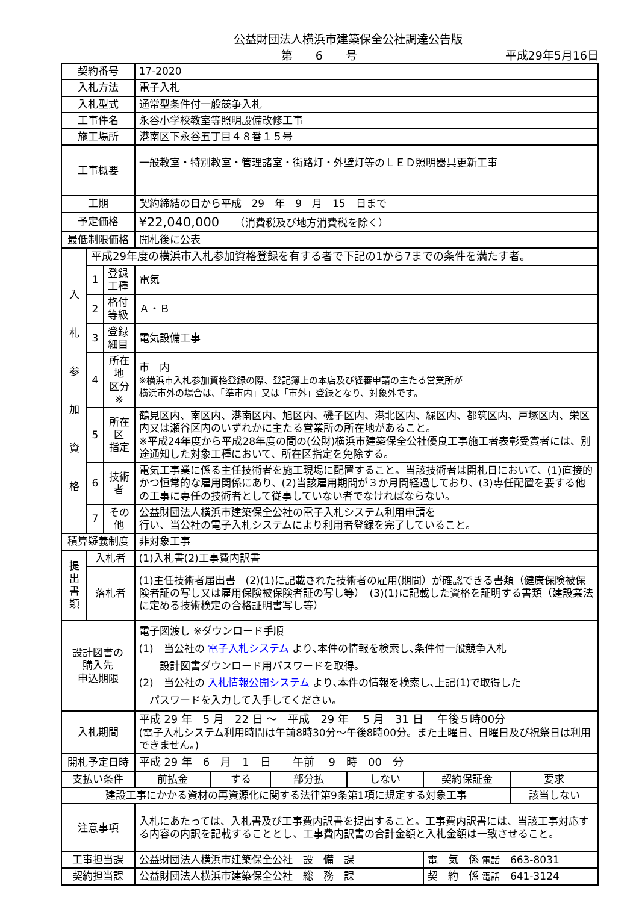公益財団法人横浜市建築保全公社調達公告版
第　　6　　号 平成29年5月16日
| 契約番号 | | | 17-2020 | | | | | |
| 入札方法 | | | 電子入札 | | | | | |
| 入札型式 | | | 通常型条件付一般競争入札 | | | | | |
| 工事件名 | | | 永谷小学校教室等照明設備改修工事 | | | | | |
| 施工場所 | | | 港南区下永谷五丁目４８番１５号 | | | | | |
| 工事概要 | | | 一般教室・特別教室・管理諸室・街路灯・外壁灯等のＬＥＤ照明器具更新工事 | | | | | |
| 工期 | | | 契約締結の日から平成 29 年 9 月 15 日まで | | | | | |
| 予定価格 | | | ¥22,040,000 （消費税及び地方消費税を除く） | | | | | |
| 最低制限価格 | | | 開札後に公表 | | | | | |
| 入 札 参 加 資 格 | 平成29年度の横浜市入札参加資格登録を有する者で下記の1から7までの条件を満たす者。 | | | | | | | |
| | 1 | 登録工種 | 電気 | | | | | |
| | 2 | 格付等級 | Ａ・Ｂ | | | | | |
| | 3 | 登録細目 | 電気設備工事 | | | | | |
| | 4 | 所在地 区分※ | 市 内 ※横浜市入札参加資格登録の際、登記簿上の本店及び経審申請の主たる営業所が 横浜市外の場合は、「準市内」又は「市外」登録となり、対象外です。 | | | | | |
| | 5 | 所在区 指定 | 鶴見区内、南区内、港南区内、旭区内、磯子区内、港北区内、緑区内、都筑区内、戸塚区内、栄区内又は瀬谷区内のいずれかに主たる営業所の所在地があること。 ※平成24年度から平成28年度の間の(公財)横浜市建築保全公社優良工事施工者表彰受賞者には、別途通知した対象工種において、所在区指定を免除する。 | | | | | |
| | 6 | 技術者 | 電気工事業に係る主任技術者を施工現場に配置すること。当該技術者は開札日において、(1)直接的かつ恒常的な雇用関係にあり、(2)当該雇用期間が３か月間経過しており、(3)専任配置を要する他の工事に専任の技術者として従事していない者でなければならない。 | | | | | |
| | 7 | その他 | 公益財団法人横浜市建築保全公社の電子入札システム利用申請を 行い、当公社の電子入札システムにより利用者登録を完了していること。 | | | | | |
| 積算疑義制度 | | | 非対象工事 | | | | | |
| 提 出 書 類 | 入札者 | | (1)入札書(2)工事費内訳書 | | | | | |
| | 落札者 | | (1)主任技術者届出書 (2)(1)に記載された技術者の雇用(期間）が確認できる書類（健康保険被保険者証の写し又は雇用保険被保険者証の写し等） (3)(1)に記載した資格を証明する書類（建設業法に定める技術検定の合格証明書写し等） | | | | | |
| 設計図書の 購入先 申込期限 | | | 電子図渡し ※ダウンロード手順 (1) 当公社の 電子入札システム より､本件の情報を検索し､条件付一般競争入札 設計図書ダウンロード用パスワードを取得。 (2) 当公社の 入札情報公開システム より､本件の情報を検索し､上記(1)で取得した パスワードを入力して入手してください。 | | | | | |
| 入札期間 | | | 平成 29 年 5 月 22 日 ～ 平成 29 年 5 月 31 日 午後５時00分 (電子入札システム利用時間は午前8時30分～午後8時00分。また土曜日、日曜日及び祝祭日は利用できません。) | | | | | |
| 開札予定日時 | | | 平成 29 年 6 月 1 日 午前 9 時 00 分 | | | | | |
| 支払い条件 | | | 前払金 | する | 部分払 | しない | 契約保証金 | 要求 |
| 建設工事にかかる資材の再資源化に関する法律第9条第1項に規定する対象工事 | | | | | | | | 該当しない |
| 注意事項 | | | 入札にあたっては、入札書及び工事費内訳書を提出すること。工事費内訳書には、当該工事対応する内容の内訳を記載することとし、工事費内訳書の合計金額と入札金額は一致させること。 | | | | | |
| 工事担当課 | | | 公益財団法人横浜市建築保全公社 設 備 課 | | | | 電 気 係 電話 663-8031 | |
| 契約担当課 | | | 公益財団法人横浜市建築保全公社 総 務 課 | | | | 契 約 係 電話 641-3124 | |